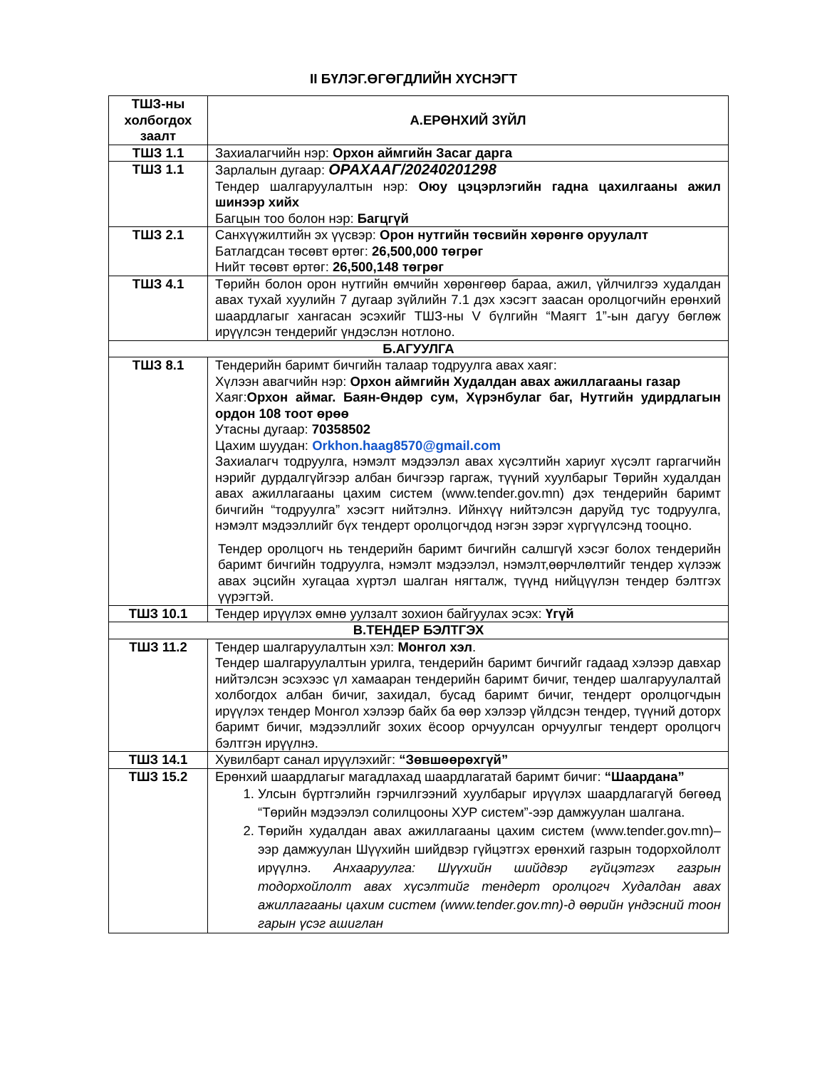II БҮЛЭГ.ӨГӨГДЛИЙН ХҮСНЭГТ
| ТШЗ-ны холбогдох заалт | А.ЕРӨНХИЙ ЗҮЙЛ |
| --- | --- |
| ТШЗ 1.1 | Захиалагчийн нэр: Орхон аймгийн Засаг дарга |
| ТШЗ 1.1 | Зарлалын дугаар: ОРАХААГ/20240201298 Тендер шалгаруулалтын нэр: Оюу цэцэрлэгийн гадна цахилгааны ажил шинээр хийх Багцын тоо болон нэр: Багцгүй |
| ТШЗ 2.1 | Санхүүжилтийн эх үүсвэр: Орон нутгийн төсвийн хөрөнгө оруулалт Батлагдсан төсөвт өртөг: 26,500,000 төгрөг Нийт төсөвт өртөг: 26,500,148 төгрөг |
| ТШЗ 4.1 | Төрийн болон орон нутгийн өмчийн хөрөнгөөр бараа, ажил, үйлчилгээ худалдан авах тухай хуулийн 7 дугаар зүйлийн 7.1 дэх хэсэгт заасан оролцогчийн ерөнхий шаардлагыг хангасан эсэхийг ТШЗ-ны V бүлгийн “Маягт 1”-ын дагуу бөглөж ирүүлсэн тендерийг үндэслэн нотлоно. |
| Б.АГУУЛГА | |
| ТШЗ 8.1 | Тендерийн баримт бичгийн талаар тодруулга авах хаяг: Хүлээн авагчийн нэр: Орхон аймгийн Худалдан авах ажиллагааны газар Хаяг: Орхон аймаг. Баян-Өндөр сум, Хүрэнбулаг баг, Нутгийн удирдлагын ордон 108 тоот өрөө Утасны дугаар: 70358502 Цахим шуудан: Orkhon.haag8570@gmail.com Захиалагч тодруулга, нэмэлт мэдээлэл авах хүсэлтийн хариуг хүсэлт гаргагчийн нэрийг дурдалгүйгээр албан бичгээр гаргаж, түүний хуулбарыг Төрийн худалдан авах ажиллагааны цахим систем (www.tender.gov.mn) дэх тендерийн баримт бичгийн “тодруулга” хэсэгт нийтэлнэ. Ийнхүү нийтэлсэн даруйд тус тодруулга, нэмэлт мэдээллийг бүх тендерт оролцогчдод нэгэн зэрэг хүргүүлсэнд тооцно. Тендер оролцогч нь тендерийн баримт бичгийн салшгүй хэсэг болох тендерийн баримт бичгийн тодруулга, нэмэлт мэдээлэл, нэмэлт,өөрчлөлтийг тендер хүлээж авах эцсийн хугацаа хүртэл шалган нягталж, түүнд нийцүүлэн тендер бэлтгэх үүрэгтэй. |
| ТШЗ 10.1 | Тендер ирүүлэх өмнө уулзалт зохион байгуулах эсэх: Үгүй |
| В.ТЕНДЕР БЭЛТГЭХ | |
| ТШЗ 11.2 | Тендер шалгаруулалтын хэл: Монгол хэл . Тендер шалгаруулалтын урилга, тендерийн баримт бичгийг гадаад хэлээр давхар нийтэлсэн эсэхээс үл хамааран тендерийн баримт бичиг, тендер шалгаруулалтай холбогдох албан бичиг, захидал, бусад баримт бичиг, тендерт оролцогчдын ирүүлэх тендер Монгол хэлээр байх ба өөр хэлээр үйлдсэн тендер, түүний доторх баримт бичиг, мэдээллийг зохих ёсоор орчуулсан орчуулгыг тендерт оролцогч бэлтгэн ирүүлнэ. |
| ТШЗ 14.1 | Хувилбарт санал ирүүлэхийг: “Зөвшөөрөхгүй” |
| ТШЗ 15.2 | Ерөнхий шаардлагыг магадлахад шаардлагатай баримт бичиг: “Шаардана” 1. Улсын бүртгэлийн гэрчилгээний хуулбарыг ирүүлэх шаардлагагүй бөгөөд “Төрийн мэдээлэл солилцооны ХУР систем”-ээр дамжуулан шалгана. 2. Төрийн худалдан авах ажиллагааны цахим систем (www.tender.gov.mn)–ээр дамжуулан Шүүхийн шийдвэр гүйцэтгэх ерөнхий газрын тодорхойлолт ирүүлнэ. Анхааруулга: Шүүхийн шийдвэр гүйцэтгэх газрын тодорхойлолт авах хүсэлтийг тендерт оролцогч Худалдан авах ажиллагааны цахим систем (www.tender.gov.mn)-д өөрийн үндэсний тоон гарын үсэг ашиглан |